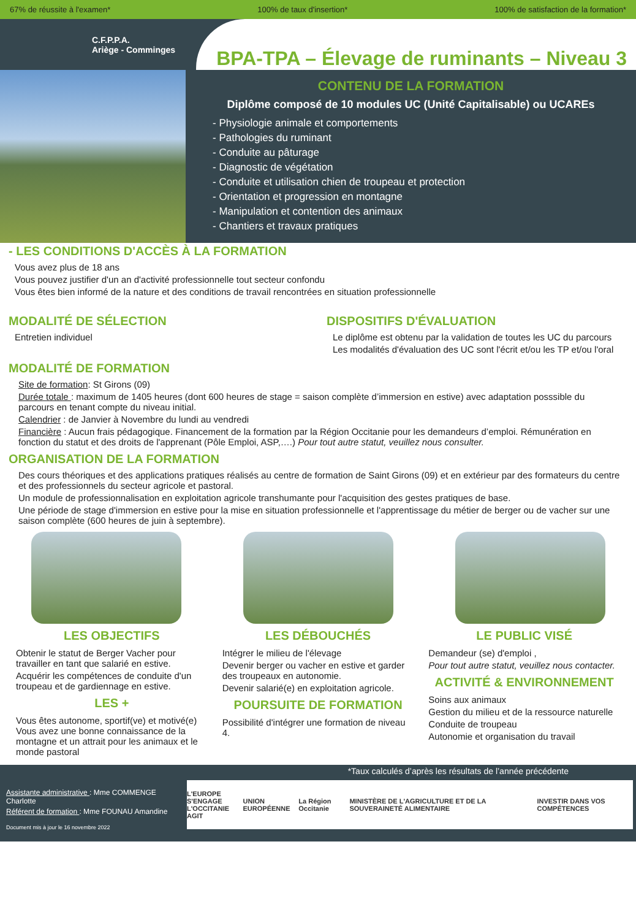67% de réussite à l'examen* 100% de taux d'insertion* 100% de satisfaction de la formation*
C.F.P.P.A.
Ariège - Comminges
BPA-TPA – Élevage de ruminants – Niveau 3
CONTENU DE LA FORMATION
Diplôme composé de 10 modules UC (Unité Capitalisable) ou UCAREs
- Physiologie animale et comportements
- Pathologies du ruminant
- Conduite au pâturage
- Diagnostic de végétation
- Conduite et utilisation chien de troupeau et protection
- Orientation et progression en montagne
- Manipulation et contention des animaux
- Chantiers et travaux pratiques
- LES CONDITIONS D'ACCÈS À LA FORMATION
Vous avez plus de 18 ans
Vous pouvez justifier d'un an d'activité professionnelle tout secteur confondu
Vous êtes bien informé de la nature et des conditions de travail rencontrées en situation professionnelle
MODALITÉ DE SÉLECTION
Entretien individuel
DISPOSITIFS D'ÉVALUATION
Le diplôme est obtenu par la validation de toutes les UC du parcours
Les modalités d'évaluation des UC sont l'écrit et/ou les TP et/ou l'oral
MODALITÉ DE FORMATION
Site de formation: St Girons (09)
Durée totale : maximum de 1405 heures (dont 600 heures de stage = saison complète d’immersion en estive) avec adaptation posssible du parcours en tenant compte du niveau initial.
Calendrier : de Janvier à Novembre du lundi au vendredi
Financière : Aucun frais pédagogique. Financement de la formation par la Région Occitanie pour les demandeurs d’emploi. Rémunération en fonction du statut et des droits de l'apprenant (Pôle Emploi, ASP,….) Pour tout autre statut, veuillez nous consulter.
ORGANISATION DE LA FORMATION
Des cours théoriques et des applications pratiques réalisés au centre de formation de Saint Girons (09) et en extérieur par des formateurs du centre et des professionnels du secteur agricole et pastoral.
Un module de professionnalisation en exploitation agricole transhumante pour l'acquisition des gestes pratiques de base.
Une période de stage d'immersion en estive pour la mise en situation professionnelle et l'apprentissage du métier de berger ou de vacher sur une saison complète (600 heures de juin à septembre).
LES OBJECTIFS
Obtenir le statut de Berger Vacher pour travailler en tant que salarié en estive.
Acquérir les compétences de conduite d'un troupeau et de gardiennage en estive.
LES +
Vous êtes autonome, sportif(ve) et motivé(e) Vous avez une bonne connaissance de la montagne et un attrait pour les animaux et le monde pastoral
LES DÉBOUCHÉS
Intégrer le milieu de l'élevage
Devenir berger ou vacher en estive et garder des troupeaux en autonomie.
Devenir salarié(e) en exploitation agricole.
POURSUITE DE FORMATION
Possibilité d'intégrer une formation de niveau 4.
LE PUBLIC VISÉ
Demandeur (se) d'emploi ,
Pour tout autre statut, veuillez nous contacter.
ACTIVITÉ & ENVIRONNEMENT
Soins aux animaux
Gestion du milieu et de la ressource naturelle
Conduite de troupeau
Autonomie et organisation du travail
*Taux calculés d’après les résultats de l’année précédente
Assistante administrative : Mme COMMENGE Charlotte
Référent de formation : Mme FOUNAU Amandine
Document mis à jour le 16 novembre 2022
L'EUROPE S'ENGAGE
L'OCCITANIE AGIT UNION EUROPÉENNE La Région Occitanie MINISTÈRE DE L'AGRICULTURE ET DE LA SOUVERAINETÉ ALIMENTAIRE INVESTIR DANS VOS COMPÉTENCES